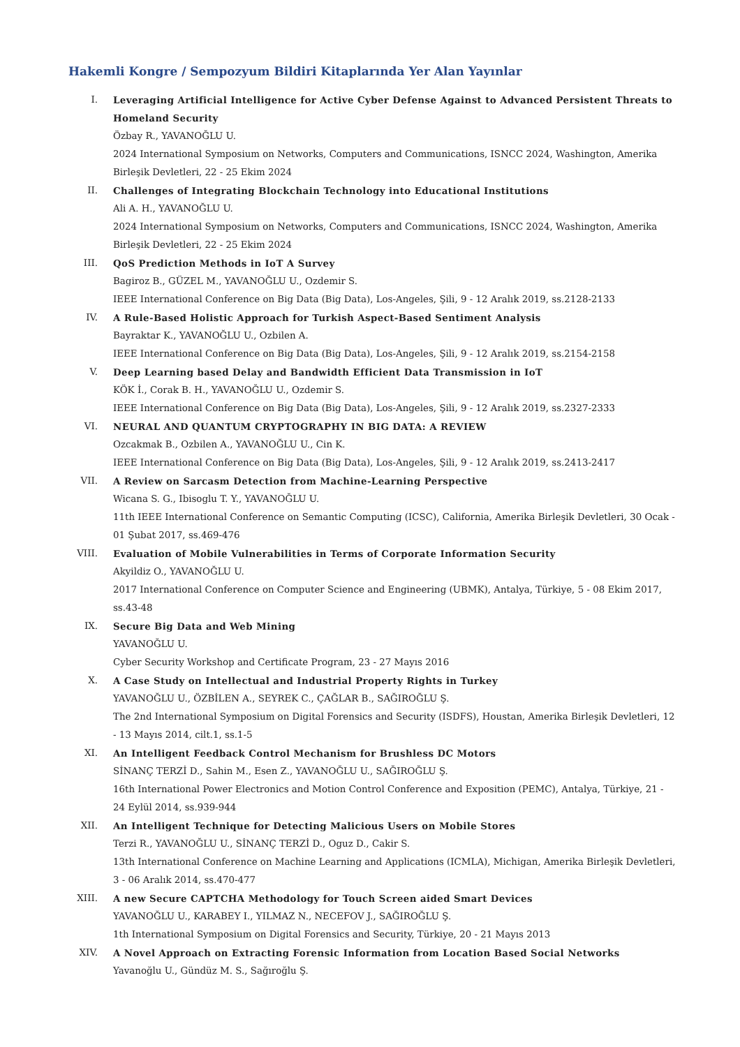Hakemli Kongre / Sempozyum Bildiri Kitaplarında Yer Alan Yayınlar
I. Leveraging Artificial Intelligence for Active Cyber Defense Against to Advanced Persistent Threats to Homeland Security
Özbay R., YAVANOĞLU U.
2024 International Symposium on Networks, Computers and Communications, ISNCC 2024, Washington, Amerika Birleşik Devletleri, 22 - 25 Ekim 2024
II. Challenges of Integrating Blockchain Technology into Educational Institutions
Ali A. H., YAVANOĞLU U.
2024 International Symposium on Networks, Computers and Communications, ISNCC 2024, Washington, Amerika Birleşik Devletleri, 22 - 25 Ekim 2024
III. QoS Prediction Methods in IoT A Survey
Bagiroz B., GÜZEL M., YAVANOĞLU U., Ozdemir S.
IEEE International Conference on Big Data (Big Data), Los-Angeles, Şili, 9 - 12 Aralık 2019, ss.2128-2133
IV. A Rule-Based Holistic Approach for Turkish Aspect-Based Sentiment Analysis
Bayraktar K., YAVANOĞLU U., Ozbilen A.
IEEE International Conference on Big Data (Big Data), Los-Angeles, Şili, 9 - 12 Aralık 2019, ss.2154-2158
V. Deep Learning based Delay and Bandwidth Efficient Data Transmission in IoT
KÖK İ., Corak B. H., YAVANOĞLU U., Ozdemir S.
IEEE International Conference on Big Data (Big Data), Los-Angeles, Şili, 9 - 12 Aralık 2019, ss.2327-2333
VI. NEURAL AND QUANTUM CRYPTOGRAPHY IN BIG DATA: A REVIEW
Ozcakmak B., Ozbilen A., YAVANOĞLU U., Cin K.
IEEE International Conference on Big Data (Big Data), Los-Angeles, Şili, 9 - 12 Aralık 2019, ss.2413-2417
VII. A Review on Sarcasm Detection from Machine-Learning Perspective
Wicana S. G., Ibisoglu T. Y., YAVANOĞLU U.
11th IEEE International Conference on Semantic Computing (ICSC), California, Amerika Birleşik Devletleri, 30 Ocak - 01 Şubat 2017, ss.469-476
VIII. Evaluation of Mobile Vulnerabilities in Terms of Corporate Information Security
Akyildiz O., YAVANOĞLU U.
2017 International Conference on Computer Science and Engineering (UBMK), Antalya, Türkiye, 5 - 08 Ekim 2017, ss.43-48
IX. Secure Big Data and Web Mining
YAVANOĞLU U.
Cyber Security Workshop and Certificate Program, 23 - 27 Mayıs 2016
X. A Case Study on Intellectual and Industrial Property Rights in Turkey
YAVANOĞLU U., ÖZBİLEN A., SEYREK C., ÇAĞLAR B., SAĞIROĞLU Ş.
The 2nd International Symposium on Digital Forensics and Security (ISDFS), Houstan, Amerika Birleşik Devletleri, 12 - 13 Mayıs 2014, cilt.1, ss.1-5
XI. An Intelligent Feedback Control Mechanism for Brushless DC Motors
SİNANÇ TERZİ D., Sahin M., Esen Z., YAVANOĞLU U., SAĞIROĞLU Ş.
16th International Power Electronics and Motion Control Conference and Exposition (PEMC), Antalya, Türkiye, 21 - 24 Eylül 2014, ss.939-944
XII. An Intelligent Technique for Detecting Malicious Users on Mobile Stores
Terzi R., YAVANOĞLU U., SİNANÇ TERZİ D., Oguz D., Cakir S.
13th International Conference on Machine Learning and Applications (ICMLA), Michigan, Amerika Birleşik Devletleri, 3 - 06 Aralık 2014, ss.470-477
XIII. A new Secure CAPTCHA Methodology for Touch Screen aided Smart Devices
YAVANOĞLU U., KARABEY I., YILMAZ N., NECEFOV J., SAĞIROĞLU Ş.
1th International Symposium on Digital Forensics and Security, Türkiye, 20 - 21 Mayıs 2013
XIV. A Novel Approach on Extracting Forensic Information from Location Based Social Networks
Yavanoğlu U., Gündüz M. S., Sağıroğlu Ş.